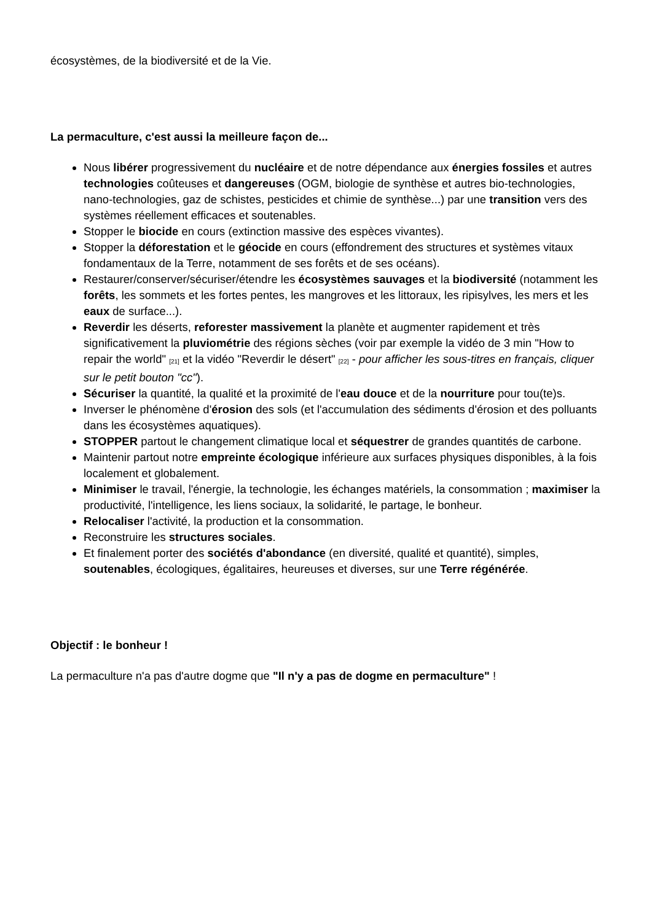écosystèmes, de la biodiversité et de la Vie.
La permaculture, c'est aussi la meilleure façon de...
Nous libérer progressivement du nucléaire et de notre dépendance aux énergies fossiles et autres technologies coûteuses et dangereuses (OGM, biologie de synthèse et autres bio-technologies, nano-technologies, gaz de schistes, pesticides et chimie de synthèse...) par une transition vers des systèmes réellement efficaces et soutenables.
Stopper le biocide en cours (extinction massive des espèces vivantes).
Stopper la déforestation et le géocide en cours (effondrement des structures et systèmes vitaux fondamentaux de la Terre, notamment de ses forêts et de ses océans).
Restaurer/conserver/sécuriser/étendre les écosystèmes sauvages et la biodiversité (notamment les forêts, les sommets et les fortes pentes, les mangroves et les littoraux, les ripisylves, les mers et les eaux de surface...).
Reverdir les déserts, reforester massivement la planète et augmenter rapidement et très significativement la pluviométrie des régions sèches (voir par exemple la vidéo de 3 min "How to repair the world" <sup>[21]</sup> et la vidéo "Reverdir le désert" <sup>[22]</sup> - pour afficher les sous-titres en français, cliquer sur le petit bouton "cc").
Sécuriser la quantité, la qualité et la proximité de l'eau douce et de la nourriture pour tou(te)s.
Inverser le phénomène d'érosion des sols (et l'accumulation des sédiments d'érosion et des polluants dans les écosystèmes aquatiques).
STOPPER partout le changement climatique local et séquestrer de grandes quantités de carbone.
Maintenir partout notre empreinte écologique inférieure aux surfaces physiques disponibles, à la fois localement et globalement.
Minimiser le travail, l'énergie, la technologie, les échanges matériels, la consommation ; maximiser la productivité, l'intelligence, les liens sociaux, la solidarité, le partage, le bonheur.
Relocaliser l'activité, la production et la consommation.
Reconstruire les structures sociales.
Et finalement porter des sociétés d'abondance (en diversité, qualité et quantité), simples, soutenables, écologiques, égalitaires, heureuses et diverses, sur une Terre régénérée.
Objectif : le bonheur !
La permaculture n'a pas d'autre dogme que "Il n'y a pas de dogme en permaculture" !